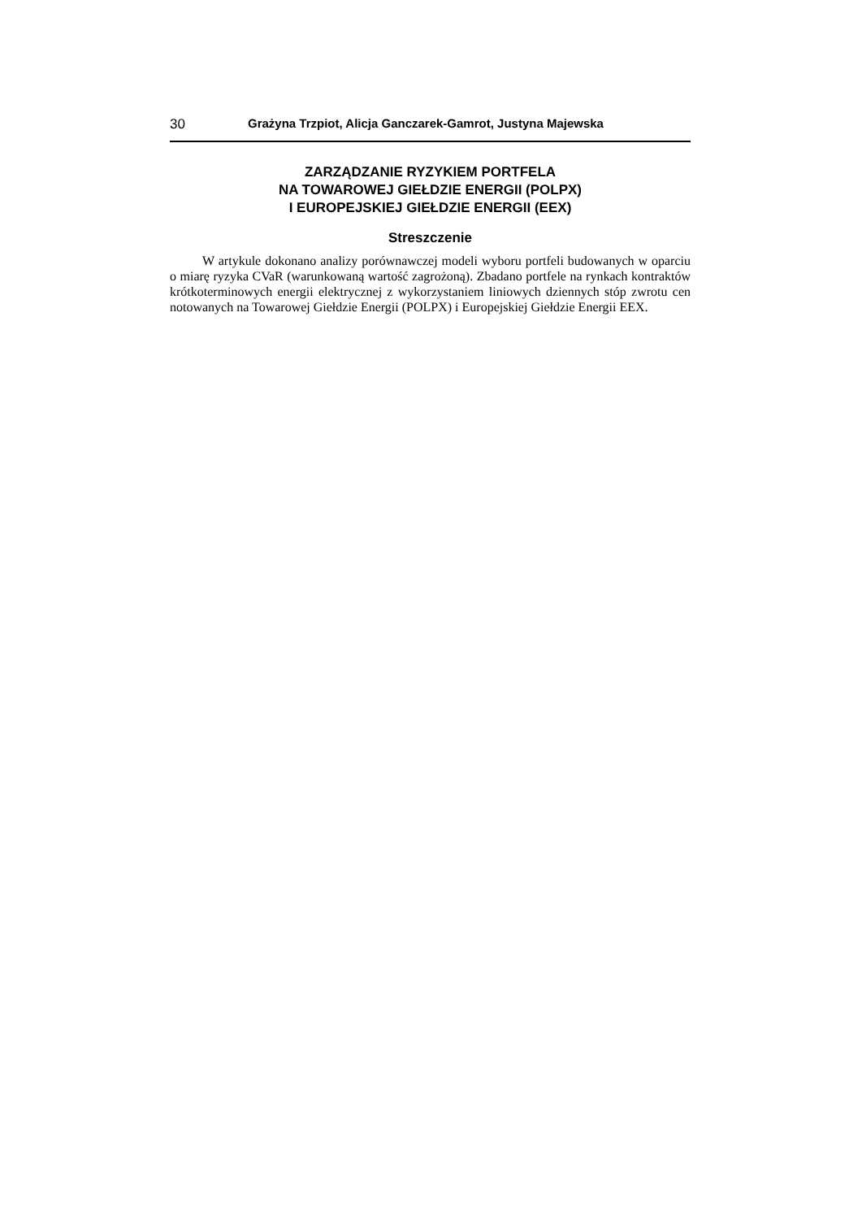30 Grażyna Trzpiot, Alicja Ganczarek-Gamrot, Justyna Majewska
ZARZĄDZANIE RYZYKIEM PORTFELA
NA TOWAROWEJ GIEŁDZIE ENERGII (POLPX)
I EUROPEJSKIEJ GIEŁDZIE ENERGII (EEX)
Streszczenie
W artykule dokonano analizy porównawczej modeli wyboru portfeli budowanych w oparciu o miarę ryzyka CVaR (warunkowaną wartość zagrożoną). Zbadano portfele na rynkach kontraktów krótkoterminowych energii elektrycznej z wykorzystaniem liniowych dziennych stóp zwrotu cen notowanych na Towarowej Giełdzie Energii (POLPX) i Europejskiej Giełdzie Energii EEX.